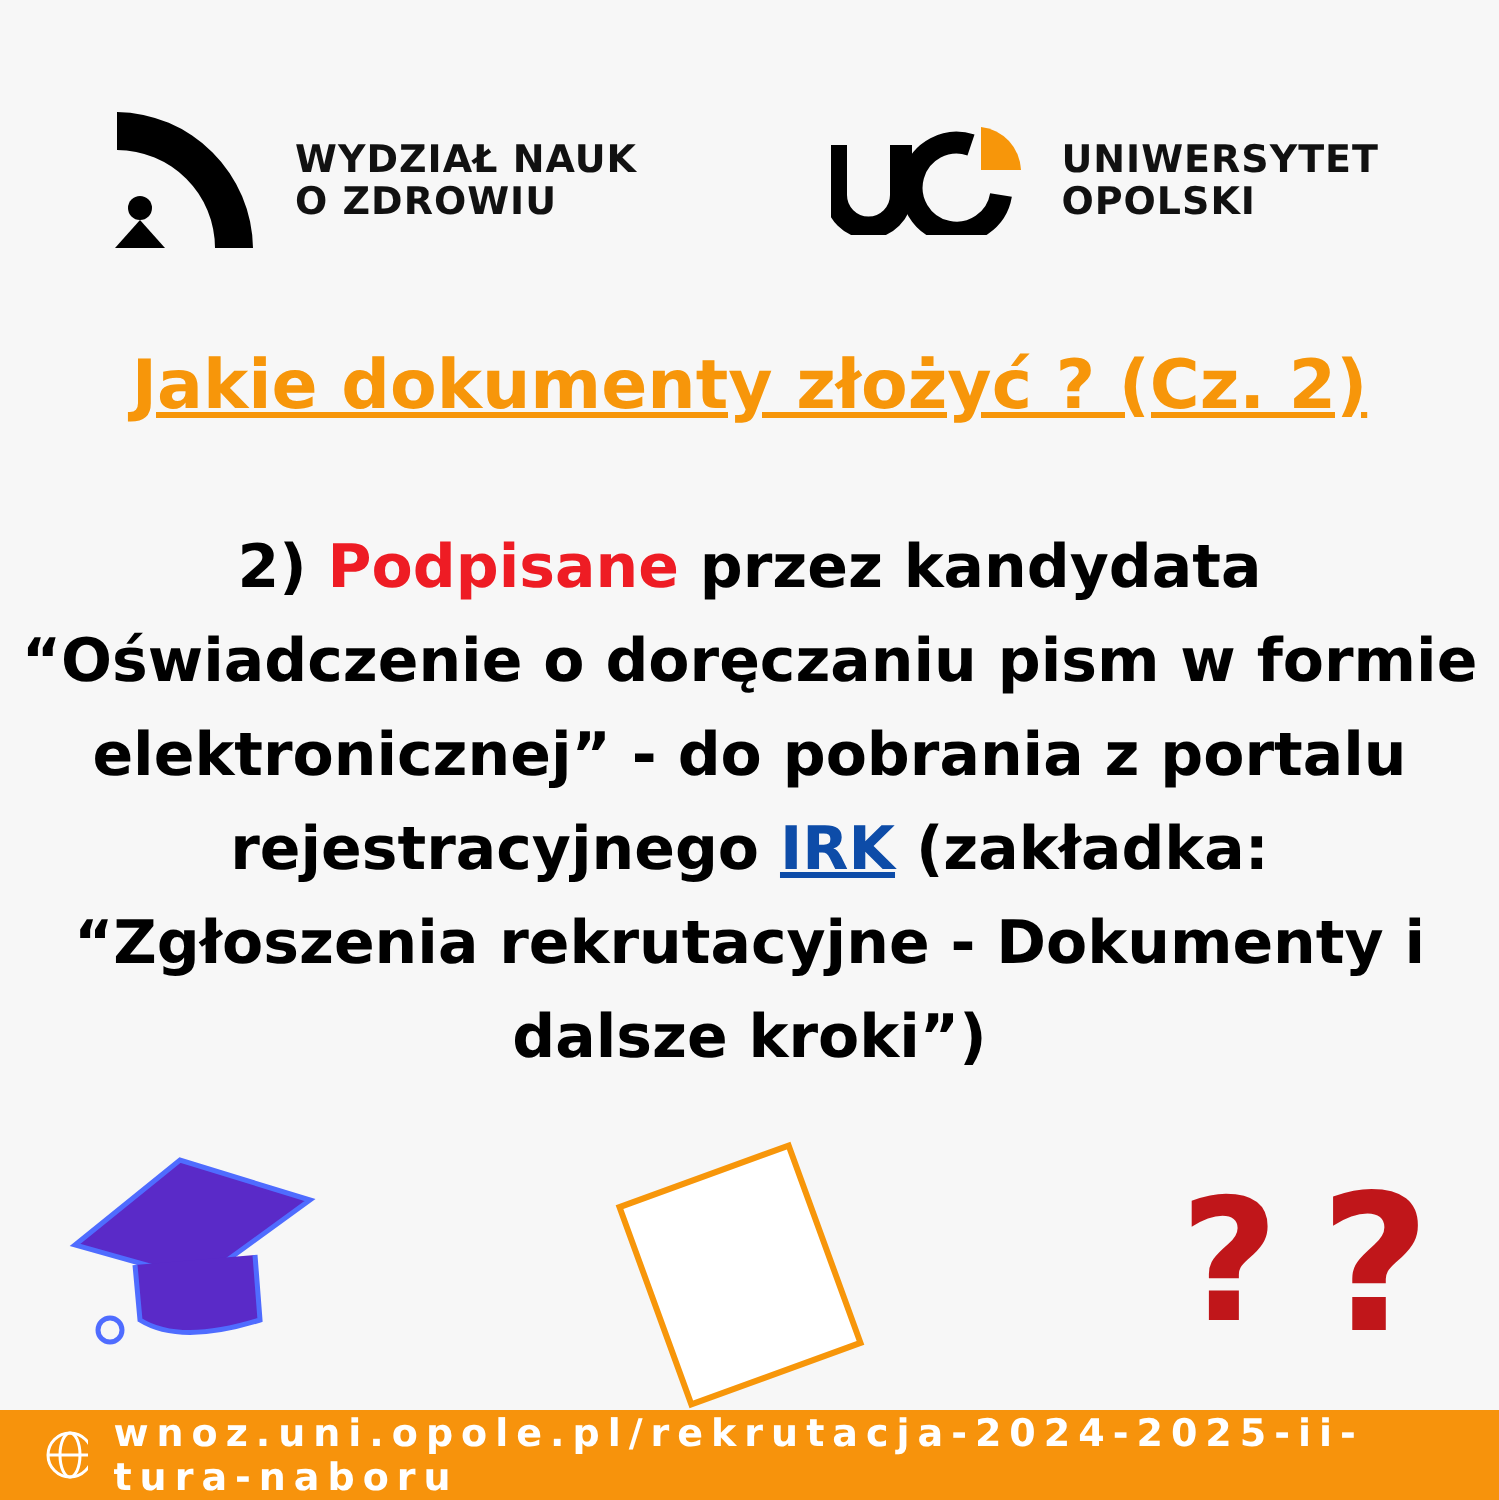WYDZIAŁ NAUK
O ZDROWIU
UNIWERSYTET
OPOLSKI
Jakie dokumenty złożyć ? (Cz. 2)
2) Podpisane przez kandydata “Oświadczenie o doręczaniu pism w formie elektronicznej” - do pobrania z portalu rejestracyjnego IRK (zakładka: “Zgłoszenia rekrutacyjne - Dokumenty i dalsze kroki”)
?
?
wnoz.uni.opole.pl/rekrutacja-2024-2025-ii-tura-naboru